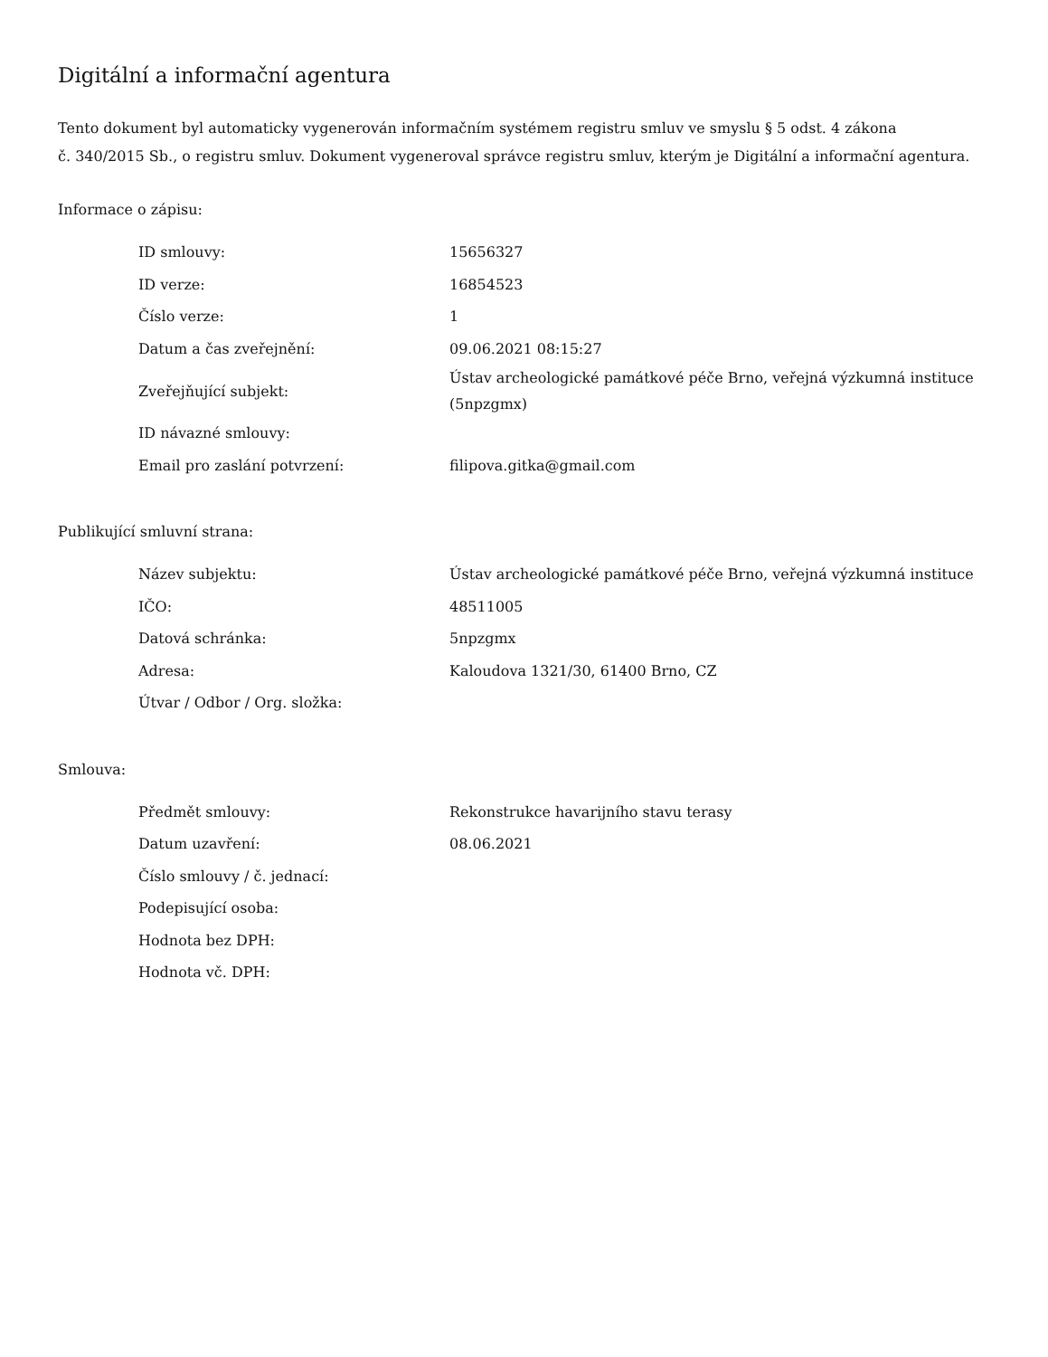Digitální a informační agentura
Tento dokument byl automaticky vygenerován informačním systémem registru smluv ve smyslu § 5 odst. 4 zákona
č. 340/2015 Sb., o registru smluv. Dokument vygeneroval správce registru smluv, kterým je Digitální a informační agentura.
Informace o zápisu:
| ID smlouvy: | 15656327 |
| ID verze: | 16854523 |
| Číslo verze: | 1 |
| Datum a čas zveřejnění: | 09.06.2021 08:15:27 |
| Zveřejňující subjekt: | Ústav archeologické památkové péče Brno, veřejná výzkumná instituce (5npzgmx) |
| ID návazné smlouvy: | |
| Email pro zaslání potvrzení: | filipova.gitka@gmail.com |
Publikující smluvní strana:
| Název subjektu: | Ústav archeologické památkové péče Brno, veřejná výzkumná instituce |
| IČO: | 48511005 |
| Datová schránka: | 5npzgmx |
| Adresa: | Kaloudova 1321/30, 61400 Brno, CZ |
| Útvar / Odbor / Org. složka: | |
Smlouva:
| Předmět smlouvy: | Rekonstrukce havarijního stavu terasy |
| Datum uzavření: | 08.06.2021 |
| Číslo smlouvy / č. jednací: | |
| Podepisující osoba: | |
| Hodnota bez DPH: | |
| Hodnota vč. DPH: | |